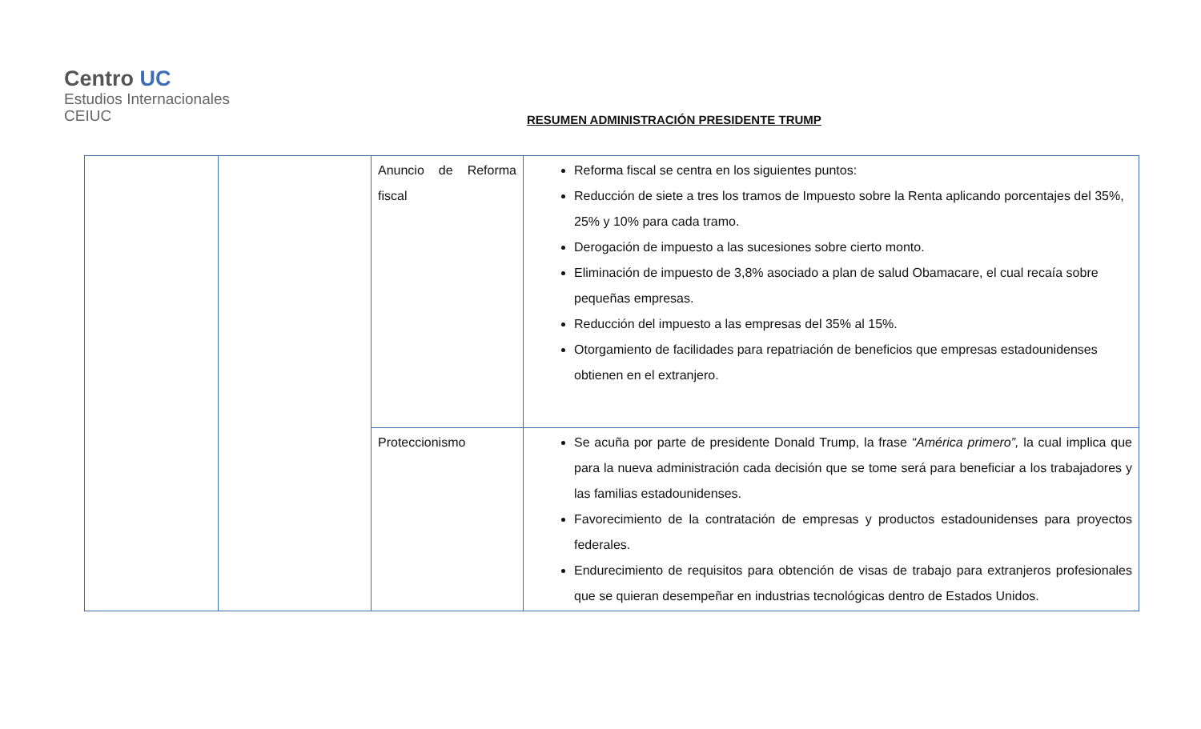Centro UC
Estudios Internacionales
CEIUC
RESUMEN ADMINISTRACIÓN PRESIDENTE TRUMP
| | | Anuncio de Reforma fiscal | Reforma fiscal se centra en los siguientes puntos: Reducción de siete a tres los tramos de Impuesto sobre la Renta aplicando porcentajes del 35%, 25% y 10% para cada tramo. Derogación de impuesto a las sucesiones sobre cierto monto. Eliminación de impuesto de 3,8% asociado a plan de salud Obamacare, el cual recaía sobre pequeñas empresas. Reducción del impuesto a las empresas del 35% al 15%. Otorgamiento de facilidades para repatriación de beneficios que empresas estadounidenses obtienen en el extranjero. |
| | | Proteccionismo | Se acuña por parte de presidente Donald Trump, la frase “América primero”, la cual implica que para la nueva administración cada decisión que se tome será para beneficiar a los trabajadores y las familias estadounidenses. Favorecimiento de la contratación de empresas y productos estadounidenses para proyectos federales. Endurecimiento de requisitos para obtención de visas de trabajo para extranjeros profesionales que se quieran desempeñar en industrias tecnológicas dentro de Estados Unidos. |